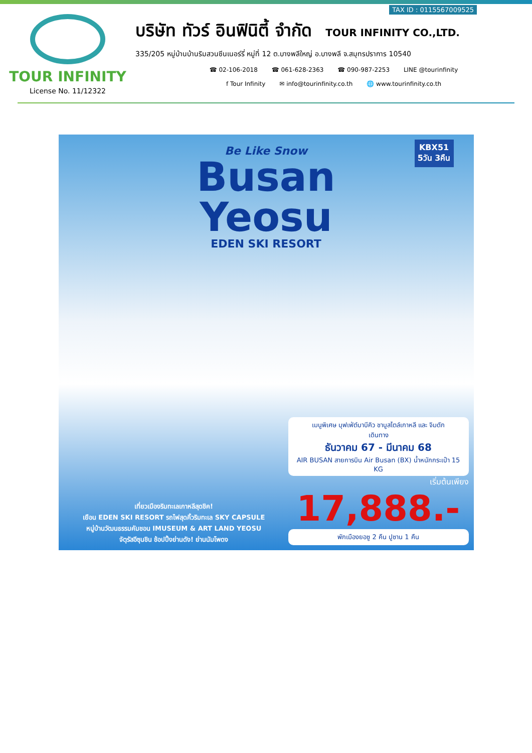TAX ID : 0115567009525
TOUR INFINITY
License No. 11/12322
บริษัท ทัวร์ อินฟินิตี้ จำกัด TOUR INFINITY CO.,LTD.
335/205 หมู่บ้านบ้านริมสวนซีนเนอร์รี่ หมู่ที่ 12 ต.บางพลีใหญ่ อ.บางพลี จ.สมุทรปราการ 10540
☎ 02-106-2018 ☎ 061-628-2363 ☎ 090-987-2253 LINE @tourinfinity
f Tour Infinity ✉ info@tourinfinity.co.th 🌐 www.tourinfinity.co.th
KBX51
5วัน 3คืน
Be Like Snow
Busan
Yeosu
EDEN SKI RESORT
เที่ยวเมืองริมทะเลเกาหลีสุดชิค!
เยือน EDEN SKI RESORT รถไฟสุดคิ้วริมทะเล SKY CAPSULE
หมู่บ้านวัฒนธรรมคัมชอน IMUSEUM & ART LAND YEOSU
จัตุรัสอีซุนชิน ช้อปปิ้งย่านดัง! ย่านนัมโพดง
เมนูพิเศษ บุฟเฟ่ต์บาบีคิว ชาบูสไตล์เกาหลี และ จิมดัก
เดินทาง
ธันวาคม 67 - มีนาคม 68
AIR BUSAN สายการบิน Air Busan (BX) น้ำหนักกระเป๋า 15 KG
เริ่มต้นเพียง
17,888.-
พักเมืองยอซู 2 คืน ปูซาน 1 คืน